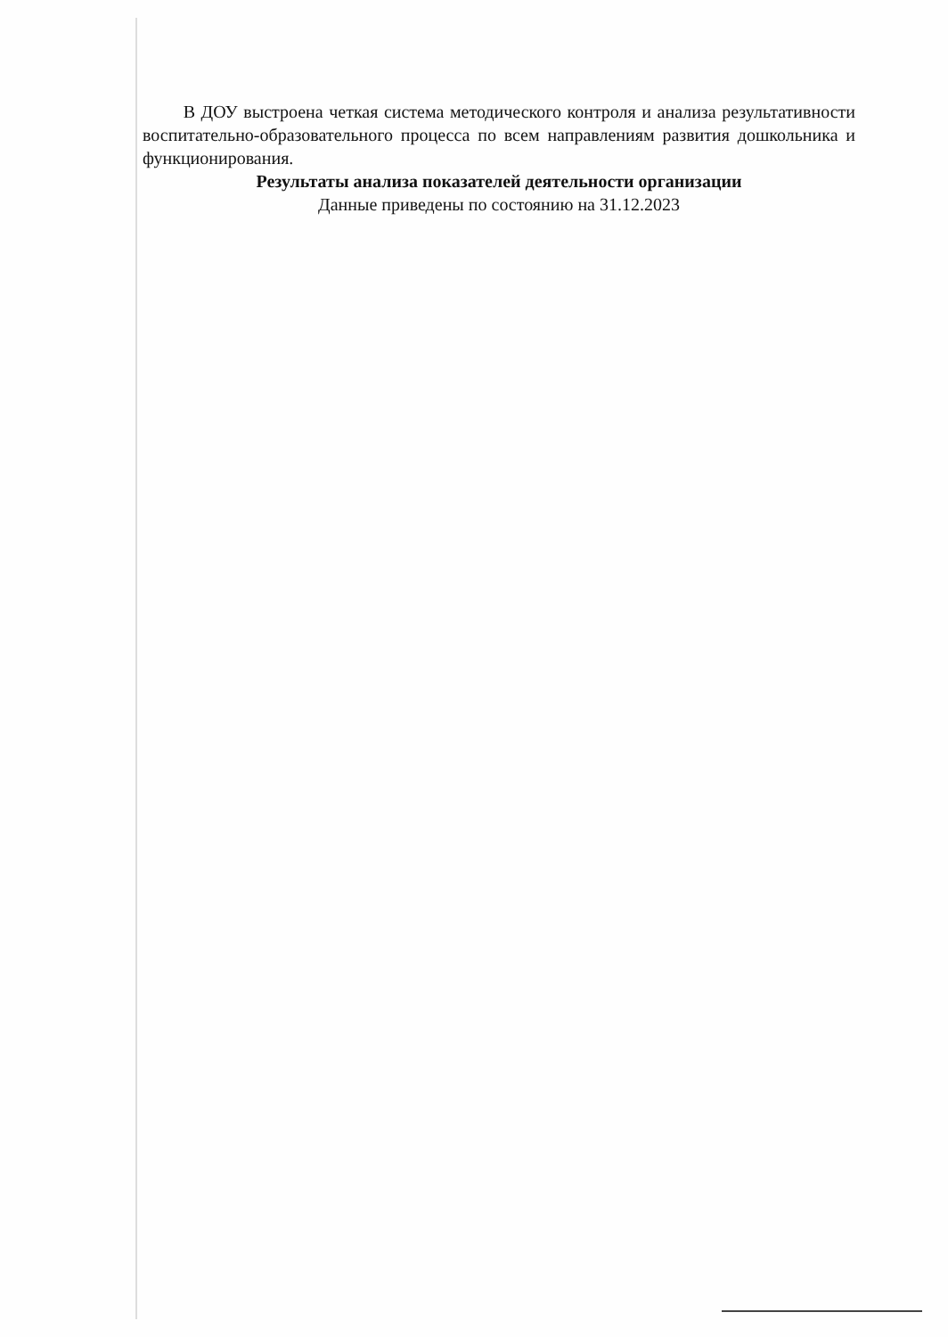В ДОУ выстроена четкая система методического контроля и анализа результативности воспитательно-образовательного процесса по всем направлениям развития дошкольника и функционирования.
Результаты анализа показателей деятельности организации
Данные приведены по состоянию на 31.12.2023